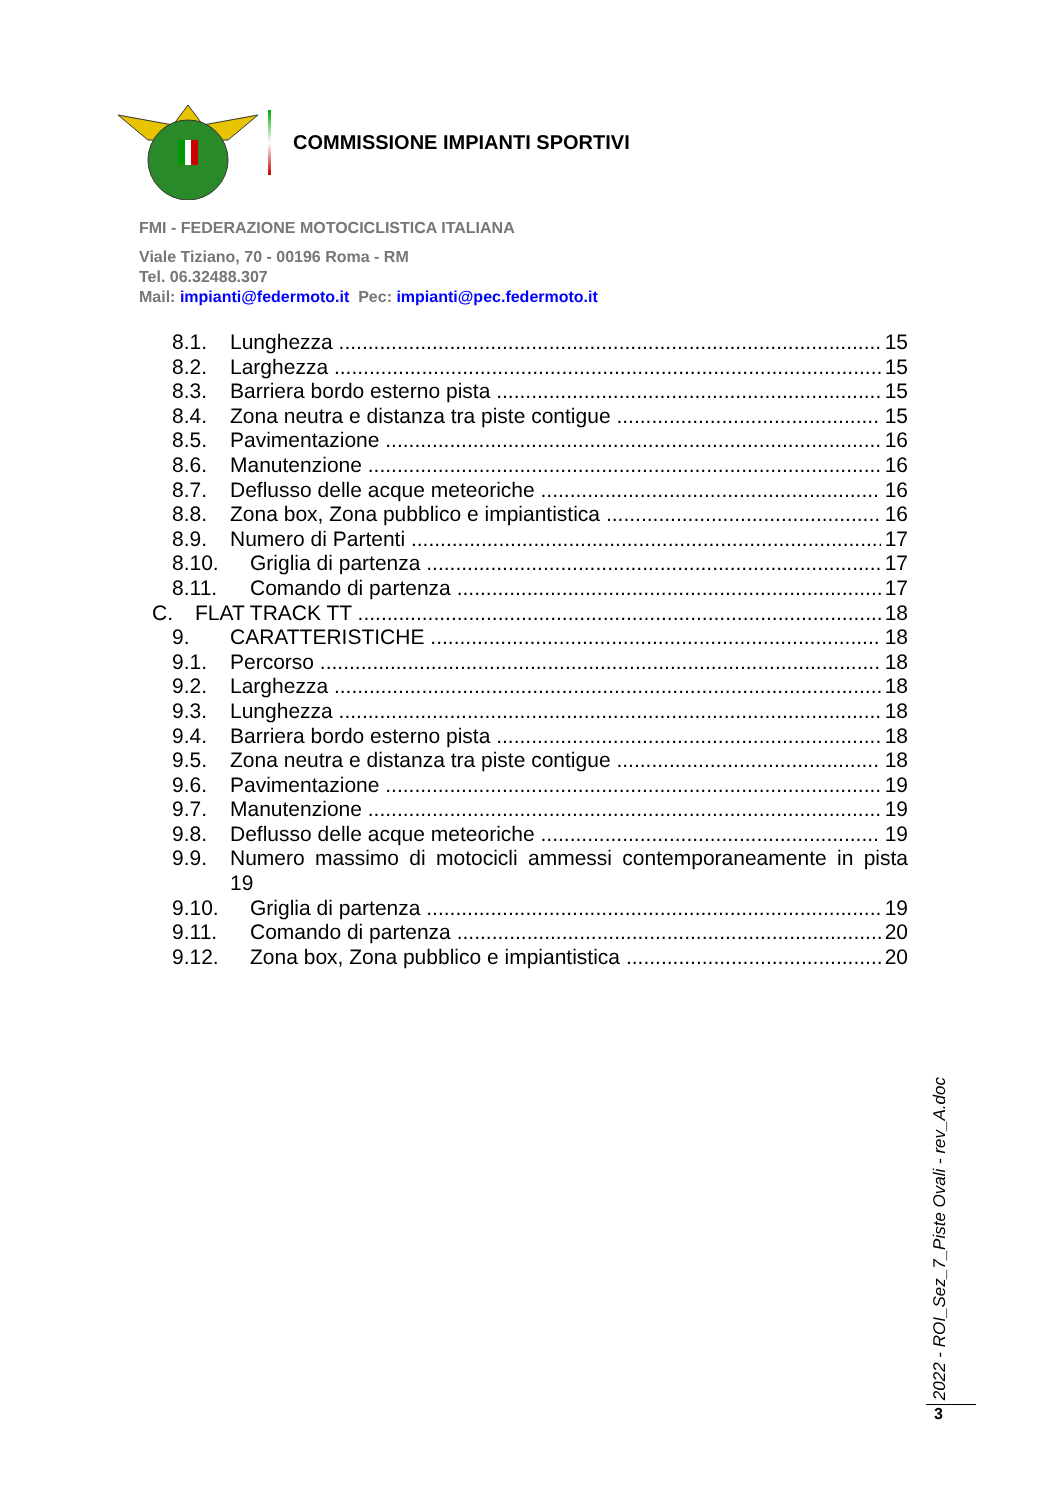COMMISSIONE IMPIANTI SPORTIVI
FMI - FEDERAZIONE MOTOCICLISTICA ITALIANA
Viale Tiziano, 70 - 00196 Roma - RM
Tel. 06.32488.307
Mail: impianti@federmoto.it Pec: impianti@pec.federmoto.it
8.1. Lunghezza 15
8.2. Larghezza 15
8.3. Barriera bordo esterno pista 15
8.4. Zona neutra e distanza tra piste contigue 15
8.5. Pavimentazione 16
8.6. Manutenzione 16
8.7. Deflusso delle acque meteoriche 16
8.8. Zona box, Zona pubblico e impiantistica 16
8.9. Numero di Partenti 17
8.10. Griglia di partenza 17
8.11. Comando di partenza 17
C. FLAT TRACK TT 18
9. CARATTERISTICHE 18
9.1. Percorso 18
9.2. Larghezza 18
9.3. Lunghezza 18
9.4. Barriera bordo esterno pista 18
9.5. Zona neutra e distanza tra piste contigue 18
9.6. Pavimentazione 19
9.7. Manutenzione 19
9.8. Deflusso delle acque meteoriche 19
9.9. Numero massimo di motocicli ammessi contemporaneamente in pista
19
9.10. Griglia di partenza 19
9.11. Comando di partenza 20
9.12. Zona box, Zona pubblico e impiantistica 20
2022 - ROI_Sez_7_Piste Ovali - rev_A.doc
3